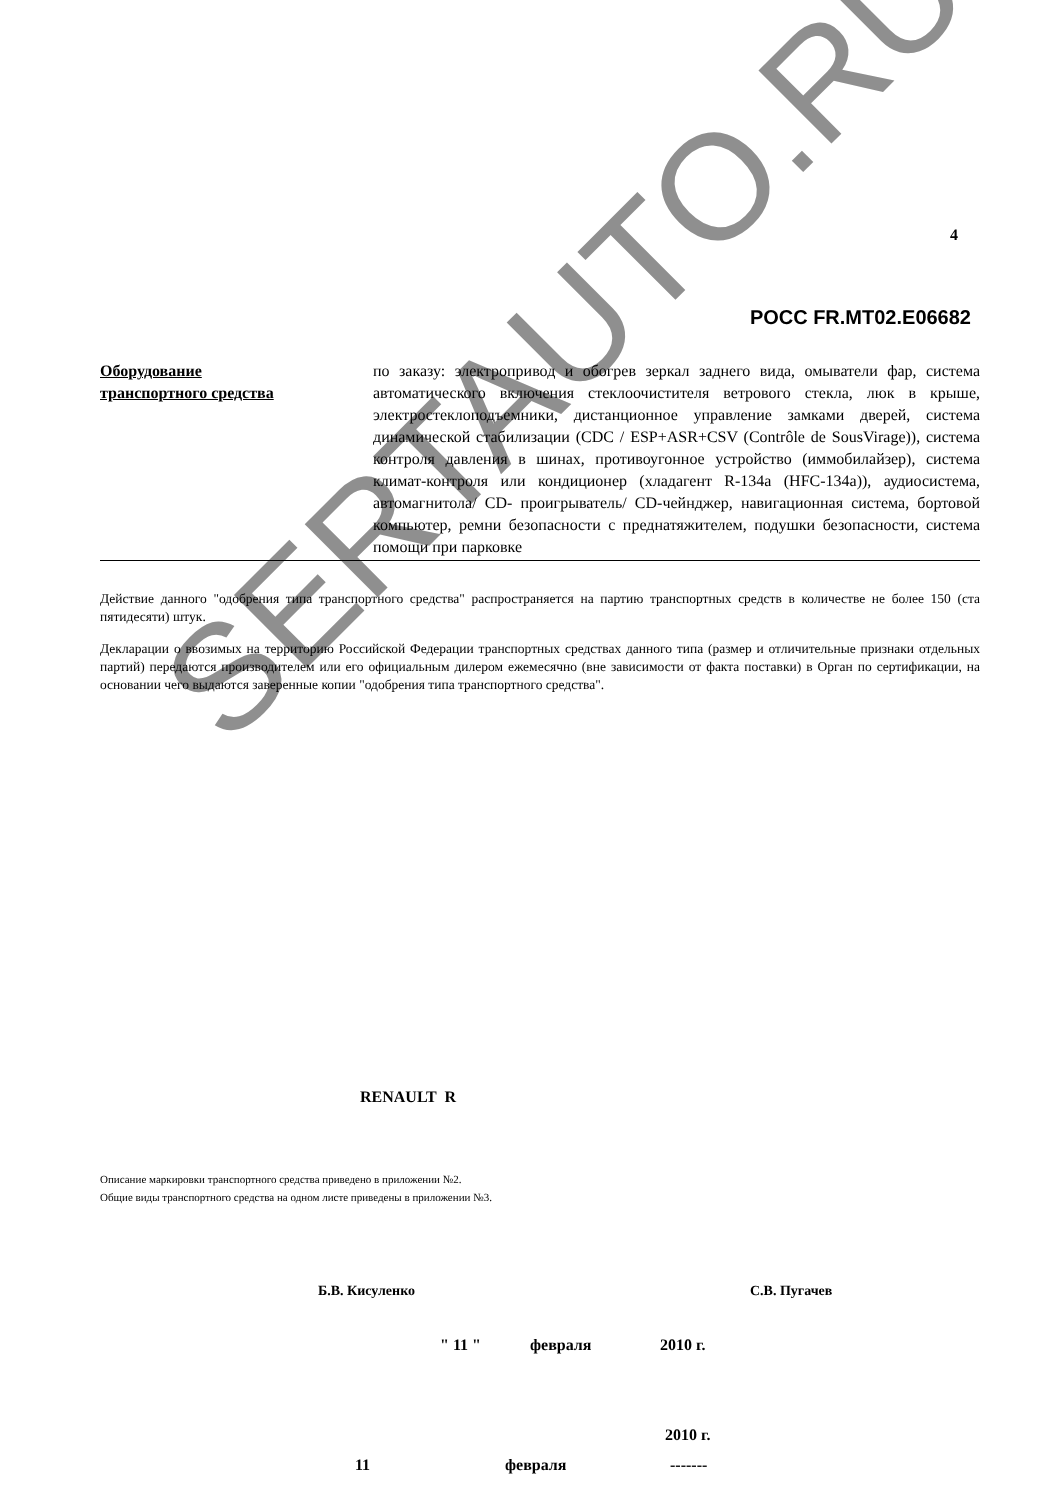SERTAUTO.RU
4
РОСС FR.MT02.E06682
Оборудование
транспортного средства
по заказу: электропривод и обогрев зеркал заднего вида, омыватели фар, система автоматического включения стеклоочистителя ветрового стекла, люк в крыше, электростеклоподъемники, дистанционное управление замками дверей, система динамической стабилизации (CDC / ESP+ASR+CSV (Contrôle de SousVirage)), система контроля давления в шинах, противоугонное устройство (иммобилайзер), система климат-контроля или кондиционер (хладагент R-134a (HFC-134a)), аудиосистема, автомагнитола/ CD- проигрыватель/ CD-чейнджер, навигационная система, бортовой компьютер, ремни безопасности с преднатяжителем, подушки безопасности, система помощи при парковке
Действие данного "одобрения типа транспортного средства" распространяется на партию транспортных средств в количестве не более 150 (ста пятидесяти) штук.
Декларации о ввозимых на территорию Российской Федерации транспортных средствах данного типа (размер и отличительные признаки отдельных партий) передаются производителем или его официальным дилером ежемесячно (вне зависимости от факта поставки) в Орган по сертификации, на основании чего выдаются заверенные копии "одобрения типа транспортного средства".
RENAULT R
Описание маркировки транспортного средства приведено в приложении №2.
Общие виды транспортного средства на одном листе приведены в приложении №3.
Б.В. Кисуленко С.В. Пугачев
" 11 " февраля 2010 г.
2010 г.
11 февраля -------